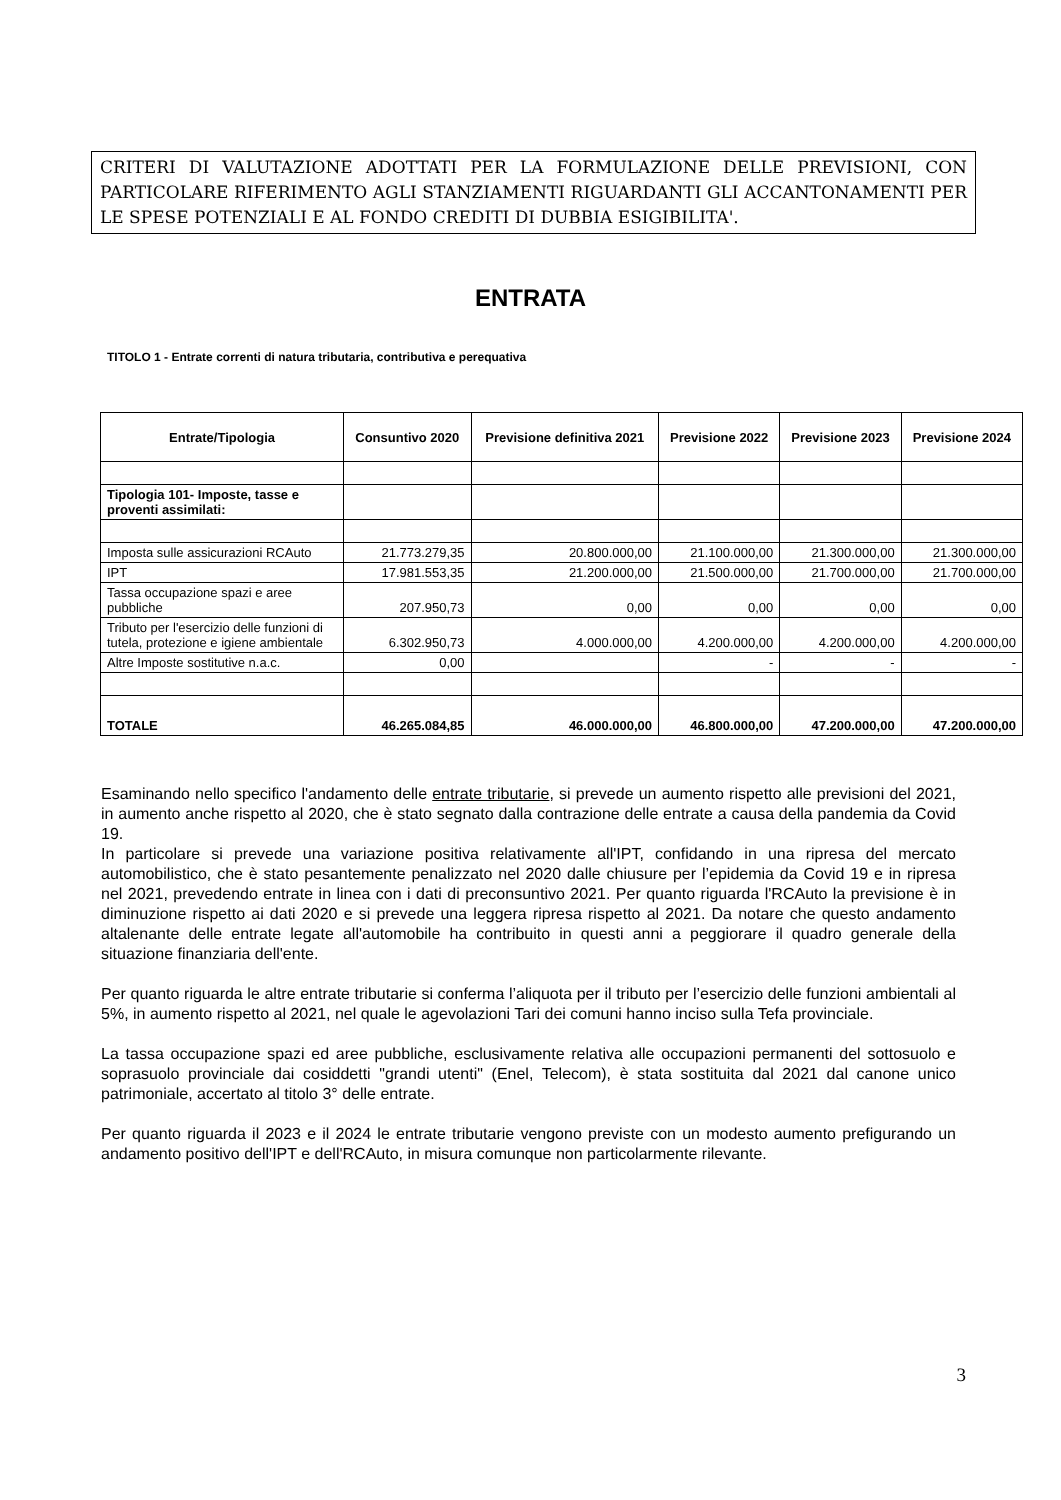CRITERI DI VALUTAZIONE ADOTTATI PER LA FORMULAZIONE DELLE PREVISIONI, CON PARTICOLARE RIFERIMENTO AGLI STANZIAMENTI RIGUARDANTI GLI ACCANTONAMENTI PER LE SPESE POTENZIALI E AL FONDO CREDITI DI DUBBIA ESIGIBILITA'.
ENTRATA
TITOLO 1 - Entrate correnti di natura tributaria, contributiva e perequativa
| Entrate/Tipologia | Consuntivo 2020 | Previsione definitiva 2021 | Previsione 2022 | Previsione 2023 | Previsione 2024 |
| --- | --- | --- | --- | --- | --- |
| Tipologia 101- Imposte, tasse e proventi assimilati: | | | | | |
| Imposta sulle assicurazioni RCAuto | 21.773.279,35 | 20.800.000,00 | 21.100.000,00 | 21.300.000,00 | 21.300.000,00 |
| IPT | 17.981.553,35 | 21.200.000,00 | 21.500.000,00 | 21.700.000,00 | 21.700.000,00 |
| Tassa occupazione spazi e aree pubbliche | 207.950,73 | 0,00 | 0,00 | 0,00 | 0,00 |
| Tributo per l'esercizio delle funzioni di tutela, protezione e igiene ambientale | 6.302.950,73 | 4.000.000,00 | 4.200.000,00 | 4.200.000,00 | 4.200.000,00 |
| Altre Imposte sostitutive n.a.c. | 0,00 | | - | - | - |
| TOTALE | 46.265.084,85 | 46.000.000,00 | 46.800.000,00 | 47.200.000,00 | 47.200.000,00 |
Esaminando nello specifico l'andamento delle entrate tributarie, si prevede un aumento rispetto alle previsioni del 2021, in aumento anche rispetto al 2020, che è stato segnato dalla contrazione delle entrate a causa della pandemia da Covid 19.
In particolare si prevede una variazione positiva relativamente all'IPT, confidando in una ripresa del mercato automobilistico, che è stato pesantemente penalizzato nel 2020 dalle chiusure per l’epidemia da Covid 19 e in ripresa nel 2021, prevedendo entrate in linea con i dati di preconsuntivo 2021. Per quanto riguarda l'RCAuto la previsione è in diminuzione rispetto ai dati 2020 e si prevede una leggera ripresa rispetto al 2021. Da notare che questo andamento altalenante delle entrate legate all'automobile ha contribuito in questi anni a peggiorare il quadro generale della situazione finanziaria dell'ente.
Per quanto riguarda le altre entrate tributarie si conferma l’aliquota per il tributo per l’esercizio delle funzioni ambientali al 5%, in aumento rispetto al 2021, nel quale le agevolazioni Tari dei comuni hanno inciso sulla Tefa provinciale.
La tassa occupazione spazi ed aree pubbliche, esclusivamente relativa alle occupazioni permanenti del sottosuolo e soprasuolo provinciale dai cosiddetti "grandi utenti" (Enel, Telecom), è stata sostituita dal 2021 dal canone unico patrimoniale, accertato al titolo 3° delle entrate.
Per quanto riguarda il 2023 e il 2024 le entrate tributarie vengono previste con un modesto aumento prefigurando un andamento positivo dell'IPT e dell'RCAuto, in misura comunque non particolarmente rilevante.
3